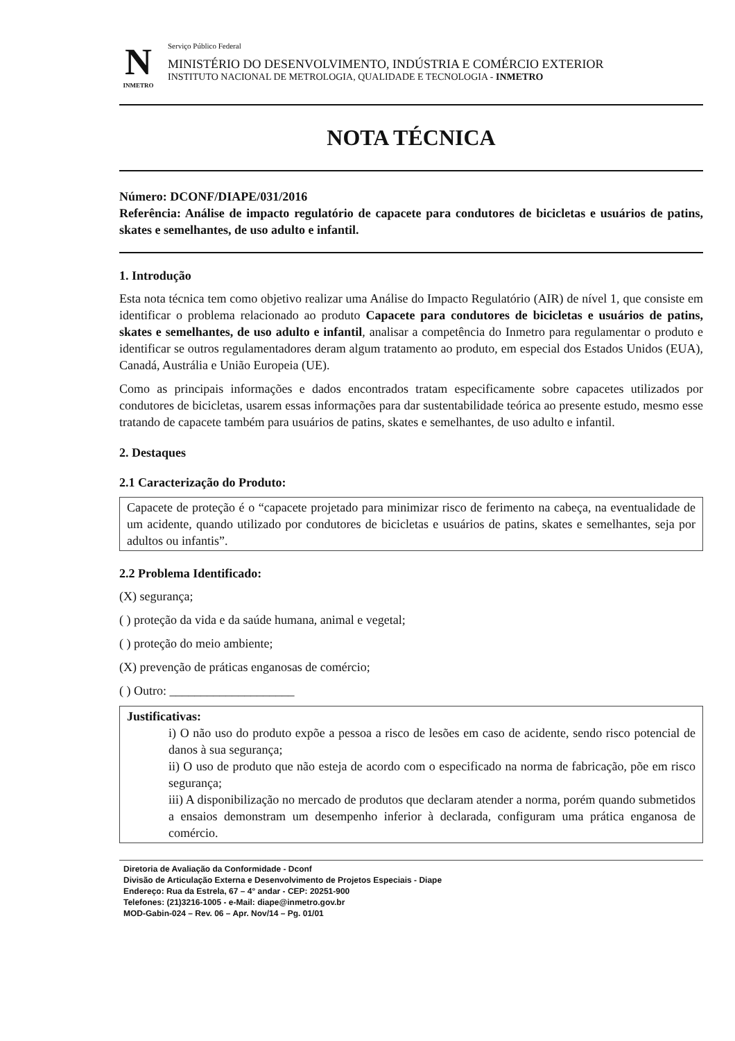N
INMETRO
Serviço Público Federal
MINISTÉRIO DO DESENVOLVIMENTO, INDÚSTRIA E COMÉRCIO EXTERIOR
INSTITUTO NACIONAL DE METROLOGIA, QUALIDADE E TECNOLOGIA - INMETRO
NOTA TÉCNICA
Número: DCONF/DIAPE/031/2016
Referência: Análise de impacto regulatório de capacete para condutores de bicicletas e usuários de patins, skates e semelhantes, de uso adulto e infantil.
1. Introdução
Esta nota técnica tem como objetivo realizar uma Análise do Impacto Regulatório (AIR) de nível 1, que consiste em identificar o problema relacionado ao produto Capacete para condutores de bicicletas e usuários de patins, skates e semelhantes, de uso adulto e infantil, analisar a competência do Inmetro para regulamentar o produto e identificar se outros regulamentadores deram algum tratamento ao produto, em especial dos Estados Unidos (EUA), Canadá, Austrália e União Europeia (UE).
Como as principais informações e dados encontrados tratam especificamente sobre capacetes utilizados por condutores de bicicletas, usarem essas informações para dar sustentabilidade teórica ao presente estudo, mesmo esse tratando de capacete também para usuários de patins, skates e semelhantes, de uso adulto e infantil.
2. Destaques
2.1 Caracterização do Produto:
Capacete de proteção é o “capacete projetado para minimizar risco de ferimento na cabeça, na eventualidade de um acidente, quando utilizado por condutores de bicicletas e usuários de patins, skates e semelhantes, seja por adultos ou infantis”.
2.2 Problema Identificado:
(X) segurança;
( ) proteção da vida e da saúde humana, animal e vegetal;
( ) proteção do meio ambiente;
(X) prevenção de práticas enganosas de comércio;
( ) Outro: ____________________
Justificativas:
i) O não uso do produto expõe a pessoa a risco de lesões em caso de acidente, sendo risco potencial de danos à sua segurança;
ii) O uso de produto que não esteja de acordo com o especificado na norma de fabricação, põe em risco segurança;
iii) A disponibilização no mercado de produtos que declaram atender a norma, porém quando submetidos a ensaios demonstram um desempenho inferior à declarada, configuram uma prática enganosa de comércio.
Diretoria de Avaliação da Conformidade - Dconf
Divisão de Articulação Externa e Desenvolvimento de Projetos Especiais - Diape
Endereço: Rua da Estrela, 67 – 4° andar - CEP: 20251-900
Telefones: (21)3216-1005 - e-Mail: diape@inmetro.gov.br
MOD-Gabin-024 – Rev. 06 – Apr. Nov/14 – Pg. 01/01